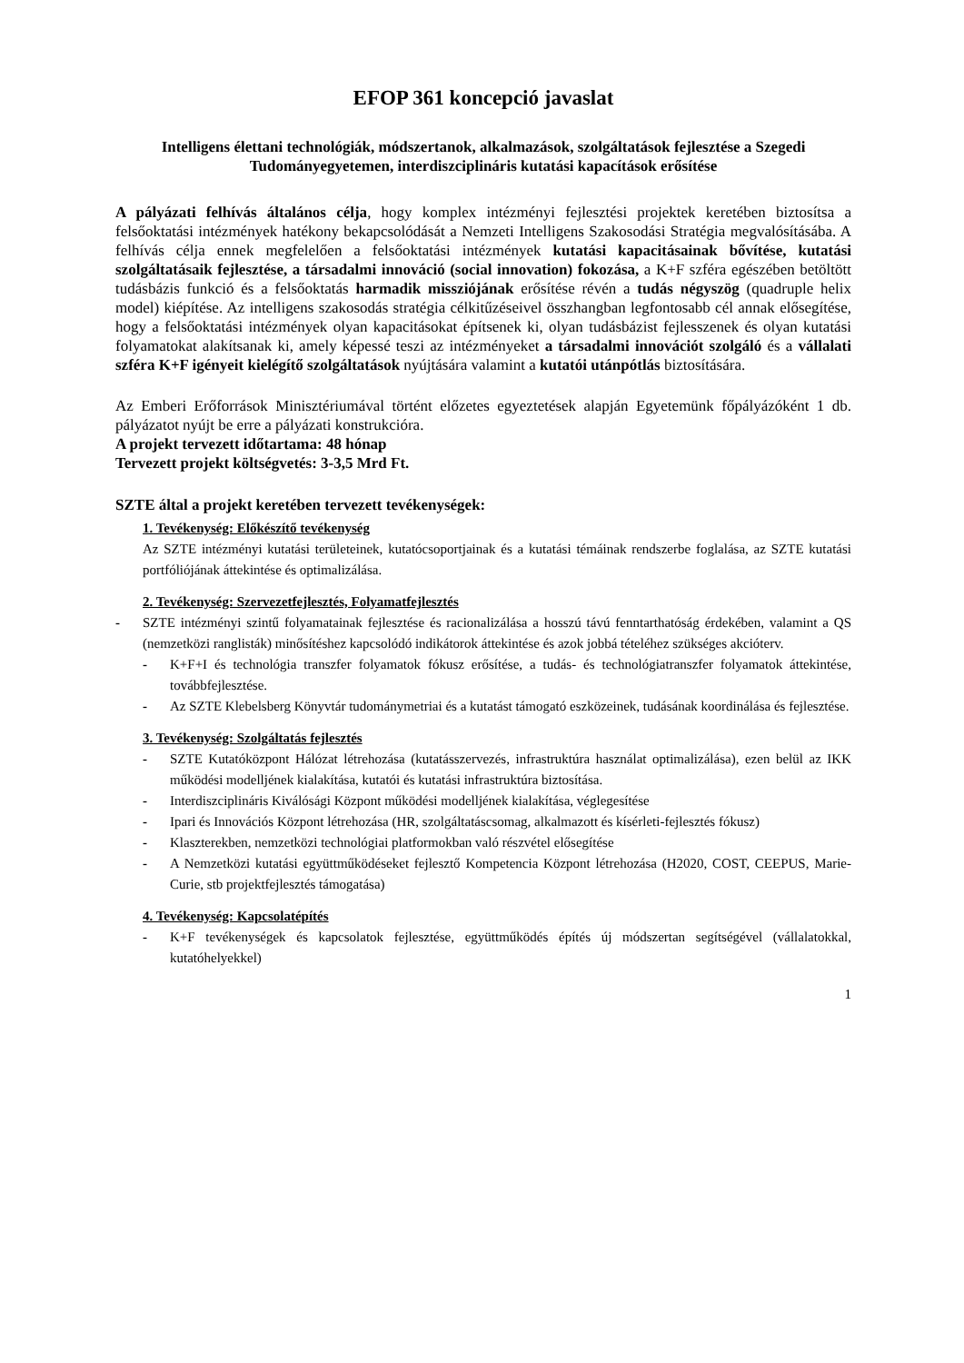EFOP 361 koncepció javaslat
Intelligens élettani technológiák, módszertanok, alkalmazások, szolgáltatások fejlesztése a Szegedi Tudományegyetemen, interdiszciplináris kutatási kapacítások erősítése
A pályázati felhívás általános célja, hogy komplex intézményi fejlesztési projektek keretében biztosítsa a felsőoktatási intézmények hatékony bekapcsolódását a Nemzeti Intelligens Szakosodási Stratégia megvalósításába. A felhívás célja ennek megfelelően a felsőoktatási intézmények kutatási kapacitásainak bővítése, kutatási szolgáltatásaik fejlesztése, a társadalmi innováció (social innovation) fokozása, a K+F szféra egészében betöltött tudásbázis funkció és a felsőoktatás harmadik missziójának erősítése révén a tudás négyszög (quadruple helix model) kiépítése. Az intelligens szakosodás stratégia célkitűzéseivel összhangban legfontosabb cél annak elősegítése, hogy a felsőoktatási intézmények olyan kapacitásokat építsenek ki, olyan tudásbázist fejlesszenek és olyan kutatási folyamatokat alakítsanak ki, amely képessé teszi az intézményeket a társadalmi innovációt szolgáló és a vállalati szféra K+F igényeit kielégítő szolgáltatások nyújtására valamint a kutatói utánpótlás biztosítására.
Az Emberi Erőforrások Minisztériumával történt előzetes egyeztetések alapján Egyetemünk főpályázóként 1 db. pályázatot nyújt be erre a pályázati konstrukcióra.
A projekt tervezett időtartama: 48 hónap
Tervezett projekt költségvetés: 3-3,5 Mrd Ft.
SZTE által a projekt keretében tervezett tevékenységek:
1. Tevékenység: Előkészítő tevékenység
Az SZTE intézményi kutatási területeinek, kutatócsoportjainak és a kutatási témáinak rendszerbe foglalása, az SZTE kutatási portfóliójának áttekintése és optimalizálása.
2. Tevékenység: Szervezetfejlesztés, Folyamatfejlesztés
- SZTE intézményi szintű folyamatainak fejlesztése és racionalizálása a hosszú távú fenntarthatóság érdekében, valamint a QS (nemzetközi ranglisták) minősítéshez kapcsolódó indikátorok áttekintése és azok jobbá tételéhez szükséges akcióterv.
- K+F+I és technológia transzfer folyamatok fókusz erősítése, a tudás- és technológiatranszfer folyamatok áttekintése, továbbfejlesztése.
- Az SZTE Klebelsberg Könyvtár tudománymetriai és a kutatást támogató eszközeinek, tudásának koordinálása és fejlesztése.
3. Tevékenység: Szolgáltatás fejlesztés
- SZTE Kutatóközpont Hálózat létrehozása (kutatásszervezés, infrastruktúra használat optimalizálása), ezen belül az IKK működési modelljének kialakítása, kutatói és kutatási infrastruktúra biztosítása.
- Interdiszciplináris Kiválósági Központ működési modelljének kialakítása, véglegesítése
- Ipari és Innovációs Központ létrehozása (HR, szolgáltatáscsomag, alkalmazott és kísérleti-fejlesztés fókusz)
- Klaszterekben, nemzetközi technológiai platformokban való részvétel elősegítése
- A Nemzetközi kutatási együttműködéseket fejlesztő Kompetencia Központ létrehozása (H2020, COST, CEEPUS, Marie-Curie, stb projektfejlesztés támogatása)
4. Tevékenység: Kapcsolatépítés
- K+F tevékenységek és kapcsolatok fejlesztése, együttműködés építés új módszertan segítségével (vállalatokkal, kutatóhelyekkel)
1